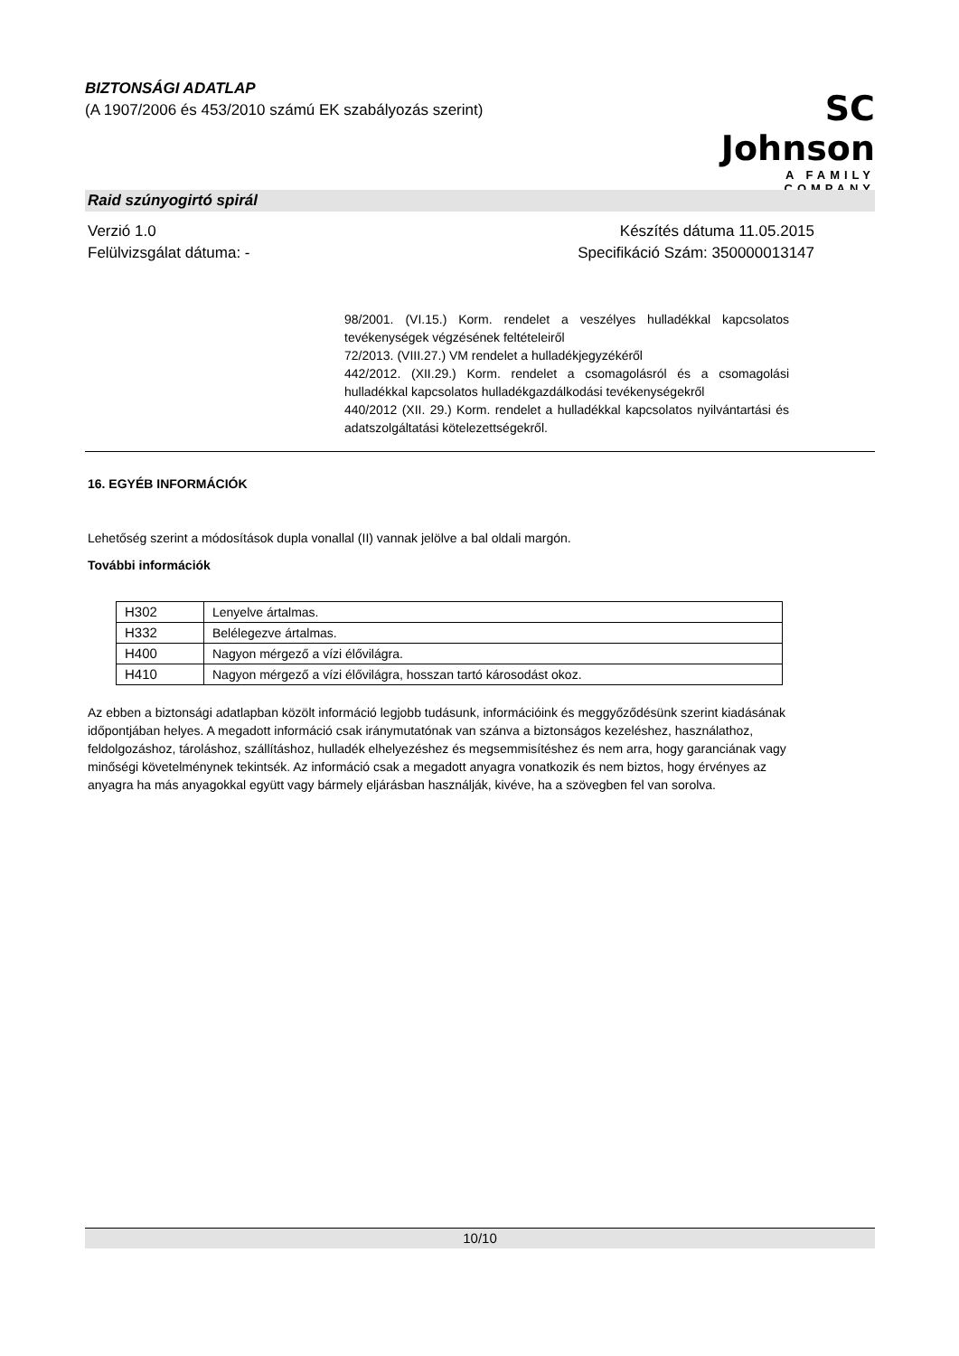BIZTONSÁGI ADATLAP
(A 1907/2006 és 453/2010 számú EK szabályozás szerint)
SC Johnson
A FAMILY COMPANY
Raid szúnyogirtó spirál
Verzió 1.0
Felülvizsgálat dátuma: -
Készítés dátuma 11.05.2015
Specifikáció Szám: 350000013147
98/2001. (VI.15.) Korm. rendelet a veszélyes hulladékkal kapcsolatos tevékenységek végzésének feltételeiről
72/2013. (VIII.27.) VM rendelet a hulladékjegyzékéről
442/2012. (XII.29.) Korm. rendelet a csomagolásról és a csomagolási hulladékkal kapcsolatos hulladékgazdálkodási tevékenységekről
440/2012 (XII. 29.) Korm. rendelet a hulladékkal kapcsolatos nyilvántartási és adatszolgáltatási kötelezettségekről.
16. EGYÉB INFORMÁCIÓK
Lehetőség szerint a módosítások dupla vonallal (II) vannak jelölve a bal oldali margón.
További információk
| H302 | Lenyelve ártalmas. |
| H332 | Belélegezve ártalmas. |
| H400 | Nagyon mérgező a vízi élővilágra. |
| H410 | Nagyon mérgező a vízi élővilágra, hosszan tartó károsodást okoz. |
Az ebben a biztonsági adatlapban közölt információ legjobb tudásunk, információink és meggyőződésünk szerint kiadásának időpontjában helyes. A megadott információ csak iránymutatónak van szánva a biztonságos kezeléshez, használathoz, feldolgozáshoz, tároláshoz, szállításhoz, hulladék elhelyezéshez és megsemmisítéshez és nem arra, hogy garanciának vagy minőségi követelménynek tekintsék. Az információ csak a megadott anyagra vonatkozik és nem biztos, hogy érvényes az anyagra ha más anyagokkal együtt vagy bármely eljárásban használják, kivéve, ha a szövegben fel van sorolva.
10/10